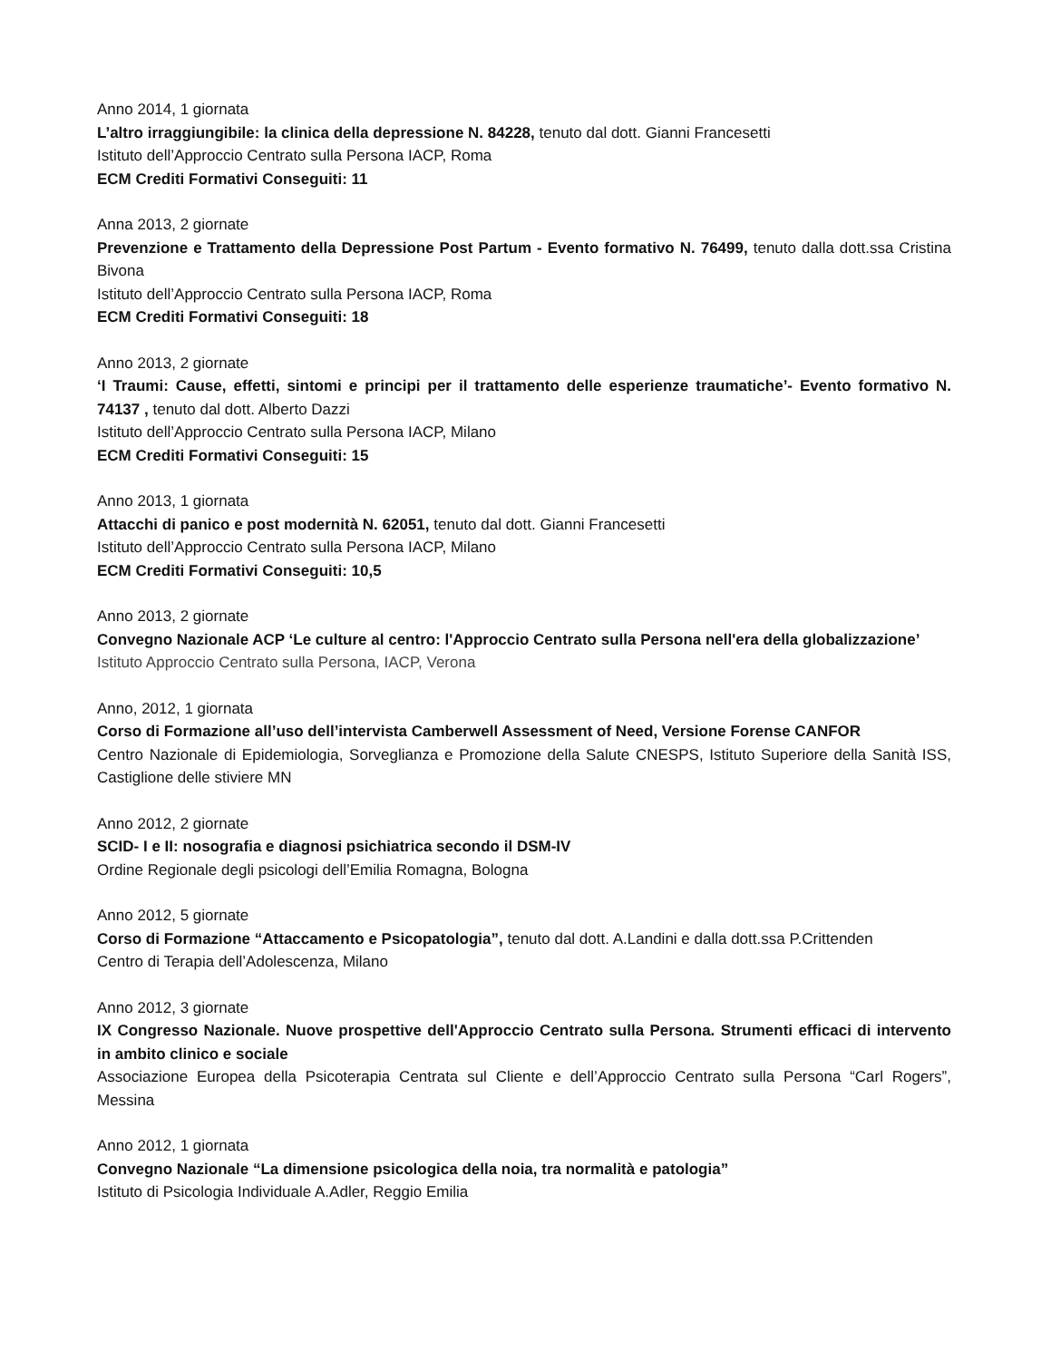Anno 2014, 1 giornata
L’altro irraggiungibile: la clinica della depressione N. 84228, tenuto dal dott. Gianni Francesetti
Istituto dell’Approccio Centrato sulla Persona IACP, Roma
ECM Crediti Formativi Conseguiti: 11
Anna 2013, 2 giornate
Prevenzione e Trattamento della Depressione Post Partum - Evento formativo N. 76499, tenuto dalla dott.ssa Cristina Bivona
Istituto dell’Approccio Centrato sulla Persona IACP, Roma
ECM Crediti Formativi Conseguiti: 18
Anno 2013, 2 giornate
‘I Traumi: Cause, effetti, sintomi e principi per il trattamento delle esperienze traumatiche’- Evento formativo N. 74137 , tenuto dal dott. Alberto Dazzi
Istituto dell’Approccio Centrato sulla Persona IACP, Milano
ECM Crediti Formativi Conseguiti: 15
Anno 2013, 1 giornata
Attacchi di panico e post modernità N. 62051, tenuto dal dott. Gianni Francesetti
Istituto dell’Approccio Centrato sulla Persona IACP, Milano
ECM Crediti Formativi Conseguiti: 10,5
Anno 2013, 2 giornate
Convegno Nazionale ACP ‘Le culture al centro: l'Approccio Centrato sulla Persona nell'era della globalizzazione’
Istituto Approccio Centrato sulla Persona, IACP, Verona
Anno, 2012, 1 giornata
Corso di Formazione all’uso dell’intervista Camberwell Assessment of Need, Versione Forense CANFOR
Centro Nazionale di Epidemiologia, Sorveglianza e Promozione della Salute CNESPS, Istituto Superiore della Sanità ISS, Castiglione delle stiviere MN
Anno 2012, 2 giornate
SCID- I e II: nosografia e diagnosi psichiatrica secondo il DSM-IV
Ordine Regionale degli psicologi dell’Emilia Romagna, Bologna
Anno 2012, 5 giornate
Corso di Formazione “Attaccamento e Psicopatologia”, tenuto dal dott. A.Landini e dalla dott.ssa P.Crittenden
Centro di Terapia dell’Adolescenza, Milano
Anno 2012, 3 giornate
IX Congresso Nazionale. Nuove prospettive dell'Approccio Centrato sulla Persona. Strumenti efficaci di intervento in ambito clinico e sociale
Associazione Europea della Psicoterapia Centrata sul Cliente e dell’Approccio Centrato sulla Persona “Carl Rogers”, Messina
Anno 2012, 1 giornata
Convegno Nazionale “La dimensione psicologica della noia, tra normalità e patologia”
Istituto di Psicologia Individuale A.Adler, Reggio Emilia